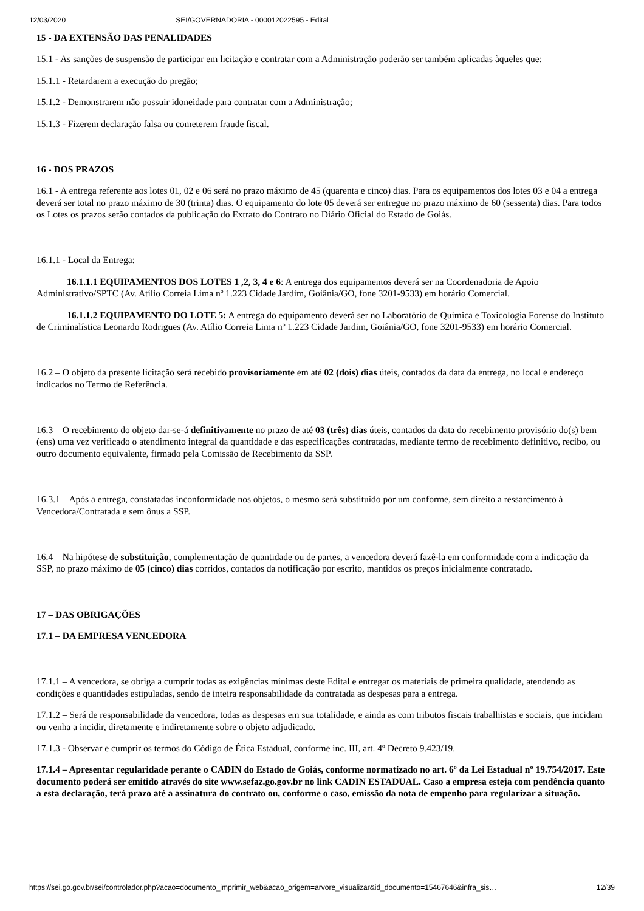12/03/2020 SEI/GOVERNADORIA - 000012022595 - Edital
15 - DA EXTENSÃO DAS PENALIDADES
15.1 - As sanções de suspensão de participar em licitação e contratar com a Administração poderão ser também aplicadas àqueles que:
15.1.1 - Retardarem a execução do pregão;
15.1.2 - Demonstrarem não possuir idoneidade para contratar com a Administração;
15.1.3 - Fizerem declaração falsa ou cometerem fraude fiscal.
16 - DOS PRAZOS
16.1 - A entrega referente aos lotes 01, 02 e 06 será no prazo máximo de 45 (quarenta e cinco) dias. Para os equipamentos dos lotes 03 e 04 a entrega deverá ser total no prazo máximo de 30 (trinta) dias. O equipamento do lote 05 deverá ser entregue no prazo máximo de 60 (sessenta) dias. Para todos os Lotes os prazos serão contados da publicação do Extrato do Contrato no Diário Oficial do Estado de Goiás.
16.1.1 - Local da Entrega:
16.1.1.1 EQUIPAMENTOS DOS LOTES 1 ,2, 3, 4 e 6: A entrega dos equipamentos deverá ser na Coordenadoria de Apoio Administrativo/SPTC (Av. Atílio Correia Lima nº 1.223 Cidade Jardim, Goiânia/GO, fone 3201-9533) em horário Comercial.
16.1.1.2 EQUIPAMENTO DO LOTE 5: A entrega do equipamento deverá ser no Laboratório de Química e Toxicologia Forense do Instituto de Criminalística Leonardo Rodrigues (Av. Atílio Correia Lima nº 1.223 Cidade Jardim, Goiânia/GO, fone 3201-9533) em horário Comercial.
16.2 – O objeto da presente licitação será recebido provisoriamente em até 02 (dois) dias úteis, contados da data da entrega, no local e endereço indicados no Termo de Referência.
16.3 – O recebimento do objeto dar-se-á definitivamente no prazo de até 03 (três) dias úteis, contados da data do recebimento provisório do(s) bem (ens) uma vez verificado o atendimento integral da quantidade e das especificações contratadas, mediante termo de recebimento definitivo, recibo, ou outro documento equivalente, firmado pela Comissão de Recebimento da SSP.
16.3.1 – Após a entrega, constatadas inconformidade nos objetos, o mesmo será substituído por um conforme, sem direito a ressarcimento à Vencedora/Contratada e sem ônus a SSP.
16.4 – Na hipótese de substituição, complementação de quantidade ou de partes, a vencedora deverá fazê-la em conformidade com a indicação da SSP, no prazo máximo de 05 (cinco) dias corridos, contados da notificação por escrito, mantidos os preços inicialmente contratado.
17 – DAS OBRIGAÇÕES
17.1 – DA EMPRESA VENCEDORA
17.1.1 – A vencedora, se obriga a cumprir todas as exigências mínimas deste Edital e entregar os materiais de primeira qualidade, atendendo as condições e quantidades estipuladas, sendo de inteira responsabilidade da contratada as despesas para a entrega.
17.1.2 – Será de responsabilidade da vencedora, todas as despesas em sua totalidade, e ainda as com tributos fiscais trabalhistas e sociais, que incidam ou venha a incidir, diretamente e indiretamente sobre o objeto adjudicado.
17.1.3 - Observar e cumprir os termos do Código de Ética Estadual, conforme inc. III, art. 4º Decreto 9.423/19.
17.1.4 – Apresentar regularidade perante o CADIN do Estado de Goiás, conforme normatizado no art. 6º da Lei Estadual nº 19.754/2017. Este documento poderá ser emitido através do site www.sefaz.go.gov.br no link CADIN ESTADUAL. Caso a empresa esteja com pendência quanto a esta declaração, terá prazo até a assinatura do contrato ou, conforme o caso, emissão da nota de empenho para regularizar a situação.
https://sei.go.gov.br/sei/controlador.php?acao=documento_imprimir_web&acao_origem=arvore_visualizar&id_documento=15467646&infra_sis… 12/39